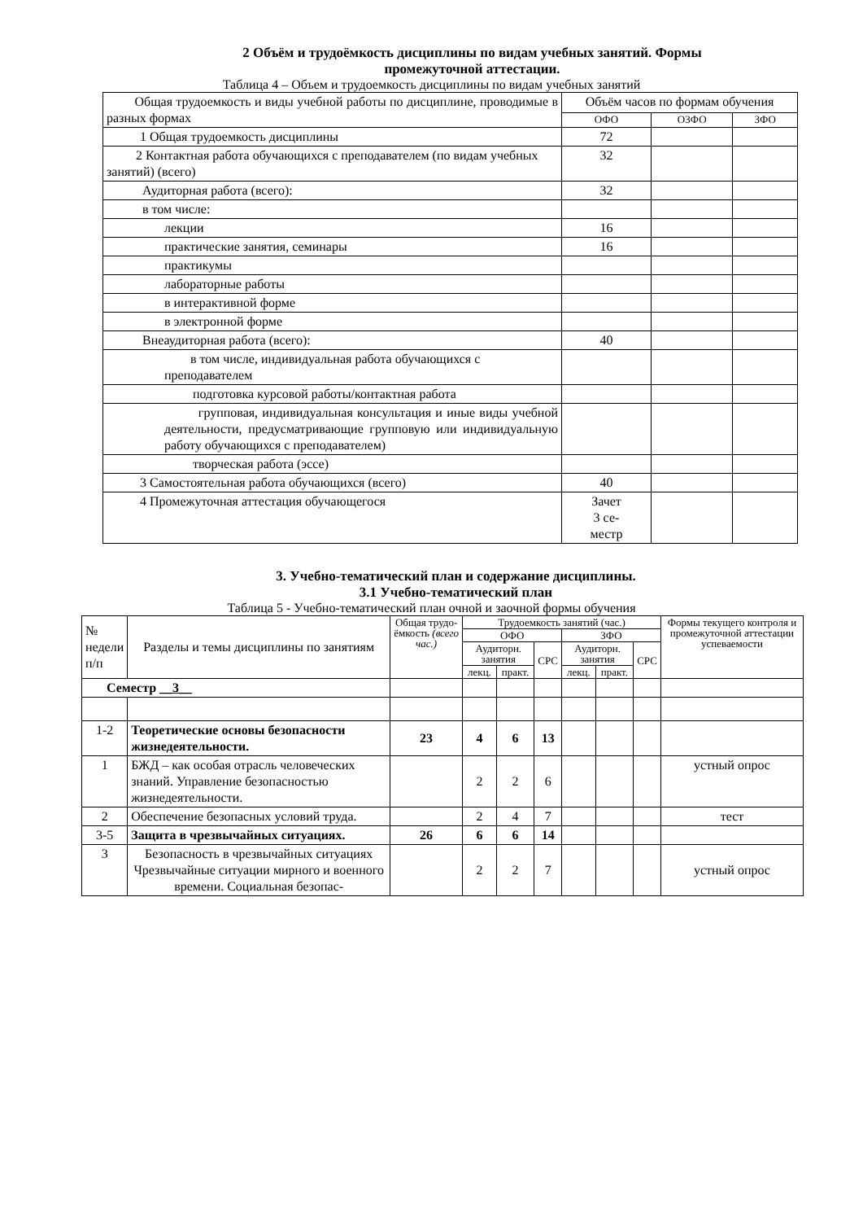2 Объём и трудоёмкость дисциплины по видам учебных занятий. Формы
промежуточной аттестации.
Таблица 4 – Объем и трудоемкость дисциплины по видам учебных занятий
| Общая трудоемкость и виды учебной работы по дисциплине, проводимые в разных формах | Объём часов по формам обучения | | |
| | ОФО | ОЗФО | ЗФО |
| 1 Общая трудоемкость дисциплины | 72 | | |
| 2 Контактная работа обучающихся с преподавателем (по видам учебных занятий) (всего) | 32 | | |
| Аудиторная работа (всего): | 32 | | |
| в том числе: | | | |
| лекции | 16 | | |
| практические занятия, семинары | 16 | | |
| практикумы | | | |
| лабораторные работы | | | |
| в интерактивной форме | | | |
| в электронной форме | | | |
| Внеаудиторная работа (всего): | 40 | | |
| в том числе, индивидуальная работа обучающихся с преподавателем | | | |
| подготовка курсовой работы/контактная работа | | | |
| групповая, индивидуальная консультация и иные виды учебной деятельности, предусматривающие групповую или индивидуальную работу обучающихся с преподавателем) | | | |
| творческая работа (эссе) | | | |
| 3 Самостоятельная работа обучающихся (всего) | 40 | | |
| 4 Промежуточная аттестация обучающегося | Зачет 3 се- местр | | |
3. Учебно-тематический план и содержание дисциплины.
3.1 Учебно-тематический план
Таблица 5 - Учебно-тематический план очной и заочной формы обучения
| № недели п/п | Разделы и темы дисциплины по занятиям | | Общая трудо-ёмкость (всего час.) | Трудоемкость занятий (час.) | | | | | | Формы текущего контроля и промежуточной аттестации успеваемости |
| | | | | ОФО | | | ЗФО | | | |
| | | | | Аудиторн. занятия | | СРС | Аудиторн. занятия | | СРС | |
| | | | | лекц. | практ. | | лекц. | практ. | | |
| Семестр __3__ | | | | | | | | | | |
| 1-2 | | Теоретические основы безопасности жизнедеятельности. | 23 | 4 | 6 | 13 | | | | |
| 1 | | БЖД – как особая отрасль человеческих знаний. Управление безопасностью жизнедеятельности. | | 2 | 2 | 6 | | | | устный опрос |
| 2 | | Обеспечение безопасных условий труда. | | 2 | 4 | 7 | | | | тест |
| 3-5 | | Защита в чрезвычайных ситуациях. | 26 | 6 | 6 | 14 | | | | |
| 3 | | Безопасность в чрезвычайных ситуациях Чрезвычайные ситуации мирного и военного времени. Социальная безопас- | | 2 | 2 | 7 | | | | устный опрос |